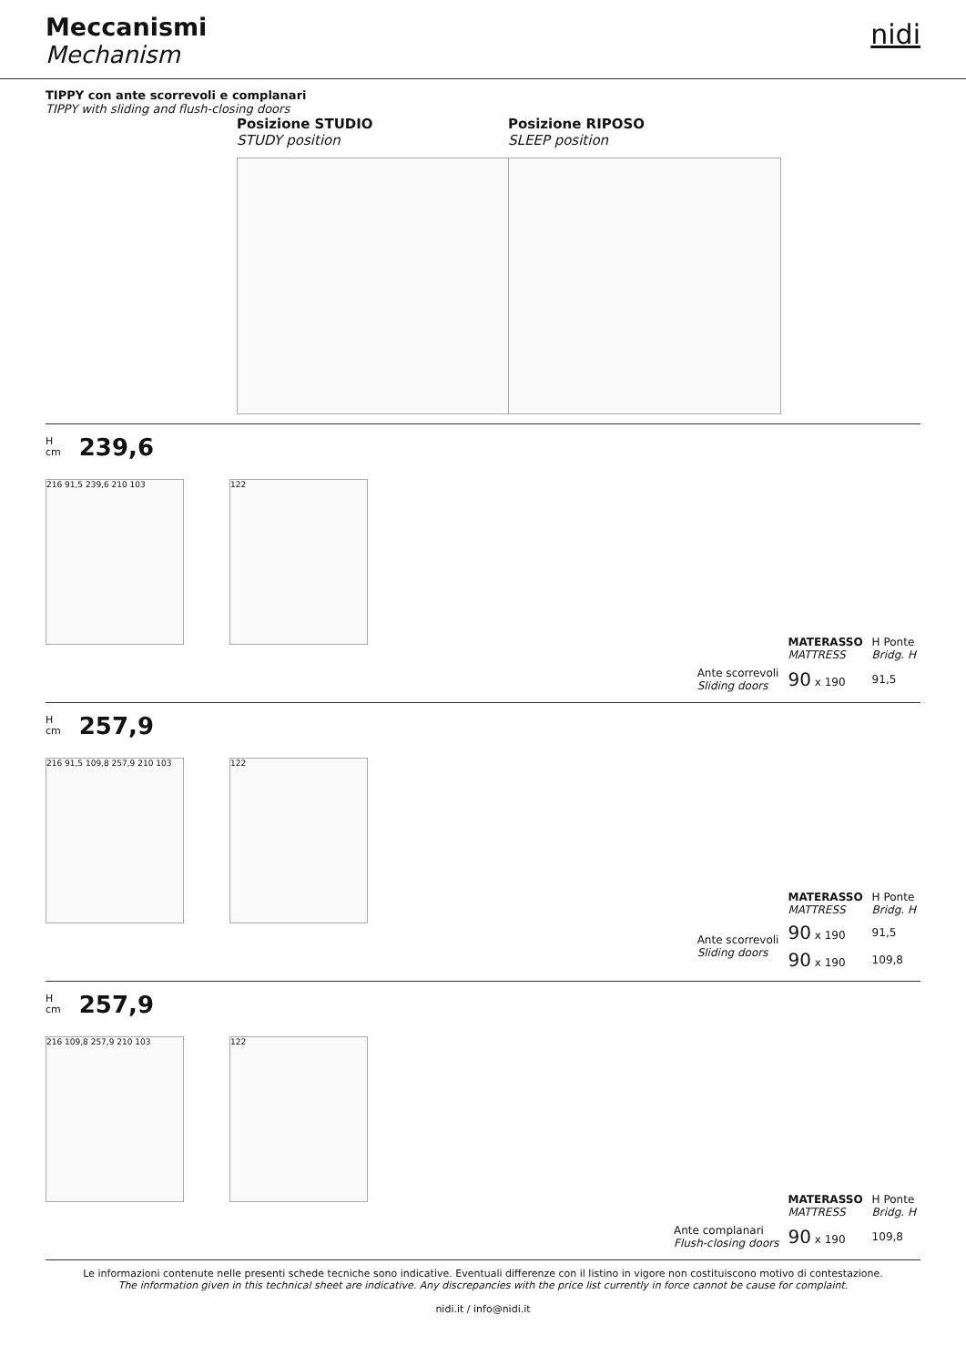Meccanismi
Mechanism
nidi
TIPPY con ante scorrevoli e complanari
TIPPY with sliding and flush-closing doors
Posizione STUDIO
STUDY position
Posizione RIPOSO
SLEEP position
H
cm 239,6
216 91,5 239,6 210 103 122
| | MATERASSO MATTRESS | H Ponte Bridg. H |
| Ante scorrevoli Sliding doors | 90 x 190 | 91,5 |
H
cm 257,9
216 91,5 109,8 257,9 210 103
122
| | MATERASSO MATTRESS | H Ponte Bridg. H |
| Ante scorrevoli Sliding doors | 90 x 190 | 91,5 |
| | 90 x 190 | 109,8 |
H
cm 257,9
216 109,8 257,9 210 103 122
| | MATERASSO MATTRESS | H Ponte Bridg. H |
| Ante complanari Flush-closing doors | 90 x 190 | 109,8 |
Le informazioni contenute nelle presenti schede tecniche sono indicative. Eventuali differenze con il listino in vigore non costituiscono motivo di contestazione.
The information given in this technical sheet are indicative. Any discrepancies with the price list currently in force cannot be cause for complaint.
nidi.it / info@nidi.it